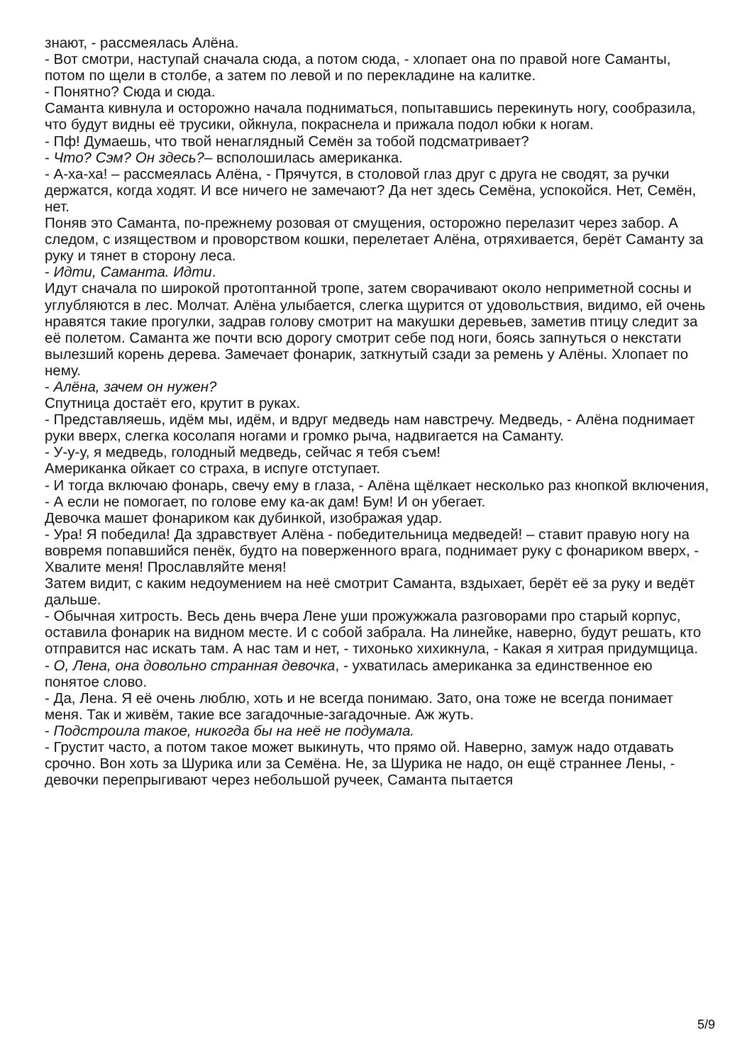знают, - рассмеялась Алёна.
- Вот смотри, наступай сначала сюда, а потом сюда, - хлопает она по правой ноге Саманты, потом по щели в столбе, а затем по левой и по перекладине на калитке.
- Понятно? Сюда и сюда.
Саманта кивнула и осторожно начала подниматься, попытавшись перекинуть ногу, сообразила, что будут видны её трусики, ойкнула, покраснела и прижала подол юбки к ногам.
- Пф! Думаешь, что твой ненаглядный Семён за тобой подсматривает?
- Что? Сэм? Он здесь?– всполошилась американка.
- А-ха-ха! – рассмеялась Алёна, - Прячутся, в столовой глаз друг с друга не сводят, за ручки держатся, когда ходят. И все ничего не замечают? Да нет здесь Семёна, успокойся. Нет, Семён, нет.
Поняв это Саманта, по-прежнему розовая от смущения, осторожно перелазит через забор. А следом, с изяществом и проворством кошки, перелетает Алёна, отряхивается, берёт Саманту за руку и тянет в сторону леса.
- Идти, Саманта. Идти.
Идут сначала по широкой протоптанной тропе, затем сворачивают около неприметной сосны и углубляются в лес. Молчат. Алёна улыбается, слегка щурится от удовольствия, видимо, ей очень нравятся такие прогулки, задрав голову смотрит на макушки деревьев, заметив птицу следит за её полетом. Саманта же почти всю дорогу смотрит себе под ноги, боясь запнуться о некстати вылезший корень дерева. Замечает фонарик, заткнутый сзади за ремень у Алёны. Хлопает по нему.
- Алёна, зачем он нужен?
Спутница достаёт его, крутит в руках.
- Представляешь, идём мы, идём, и вдруг медведь нам навстречу. Медведь, - Алёна поднимает руки вверх, слегка косолапя ногами и громко рыча, надвигается на Саманту.
- У-у-у, я медведь, голодный медведь, сейчас я тебя съем!
Американка ойкает со страха, в испуге отступает.
- И тогда включаю фонарь, свечу ему в глаза, - Алёна щёлкает несколько раз кнопкой включения, - А если не помогает, по голове ему ка-ак дам! Бум! И он убегает.
Девочка машет фонариком как дубинкой, изображая удар.
- Ура! Я победила! Да здравствует Алёна - победительница медведей! – ставит правую ногу на вовремя попавшийся пенёк, будто на поверженного врага, поднимает руку с фонариком вверх, - Хвалите меня! Прославляйте меня!
Затем видит, с каким недоумением на неё смотрит Саманта, вздыхает, берёт её за руку и ведёт дальше.
- Обычная хитрость. Весь день вчера Лене уши прожужжала разговорами про старый корпус, оставила фонарик на видном месте. И с собой забрала. На линейке, наверно, будут решать, кто отправится нас искать там. А нас там и нет, - тихонько хихикнула, - Какая я хитрая придумщица.
- О, Лена, она довольно странная девочка, - ухватилась американка за единственное ею понятое слово.
- Да, Лена. Я её очень люблю, хоть и не всегда понимаю. Зато, она тоже не всегда понимает меня. Так и живём, такие все загадочные-загадочные. Аж жуть.
- Подстроила такое, никогда бы на неё не подумала.
- Грустит часто, а потом такое может выкинуть, что прямо ой. Наверно, замуж надо отдавать срочно. Вон хоть за Шурика или за Семёна. Не, за Шурика не надо, он ещё страннее Лены, - девочки перепрыгивают через небольшой ручеек, Саманта пытается
5/9